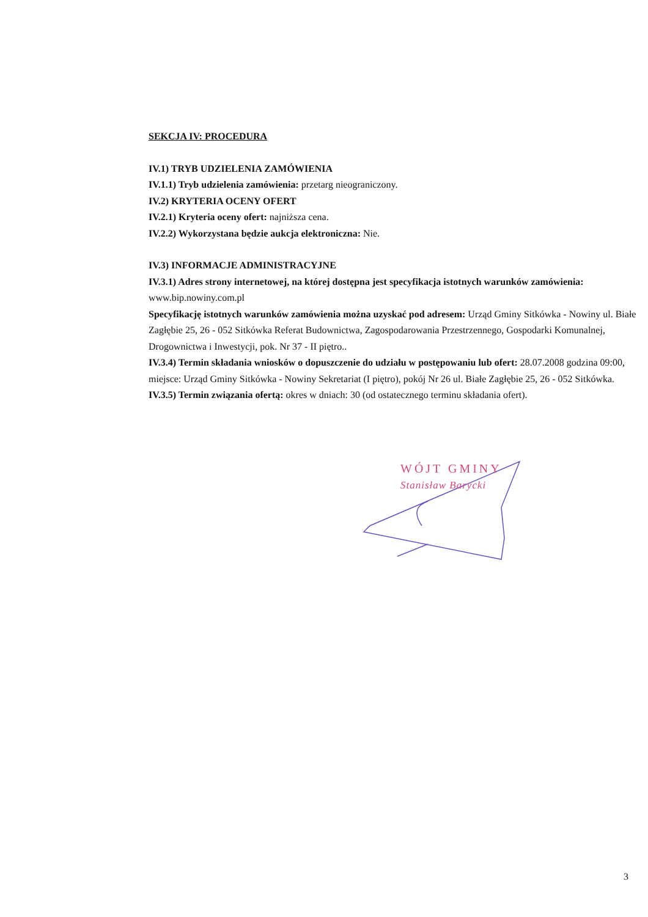SEKCJA IV: PROCEDURA
IV.1) TRYB UDZIELENIA ZAMÓWIENIA
IV.1.1) Tryb udzielenia zamówienia: przetarg nieograniczony.
IV.2) KRYTERIA OCENY OFERT
IV.2.1) Kryteria oceny ofert: najniższa cena.
IV.2.2) Wykorzystana będzie aukcja elektroniczna: Nie.
IV.3) INFORMACJE ADMINISTRACYJNE
IV.3.1) Adres strony internetowej, na której dostępna jest specyfikacja istotnych warunków zamówienia: www.bip.nowiny.com.pl
Specyfikację istotnych warunków zamówienia można uzyskać pod adresem: Urząd Gminy Sitkówka - Nowiny ul. Białe Zagłębie 25, 26 - 052 Sitkówka Referat Budownictwa, Zagospodarowania Przestrzennego, Gospodarki Komunalnej, Drogownictwa i Inwestycji, pok. Nr 37 - II piętro..
IV.3.4) Termin składania wniosków o dopuszczenie do udziału w postępowaniu lub ofert: 28.07.2008 godzina 09:00, miejsce: Urząd Gminy Sitkówka - Nowiny Sekretariat (I piętro), pokój Nr 26 ul. Białe Zagłębie 25, 26 - 052 Sitkówka.
IV.3.5) Termin związania ofertą: okres w dniach: 30 (od ostatecznego terminu składania ofert).
WÓJT GMINY
Stanisław Barycki
3